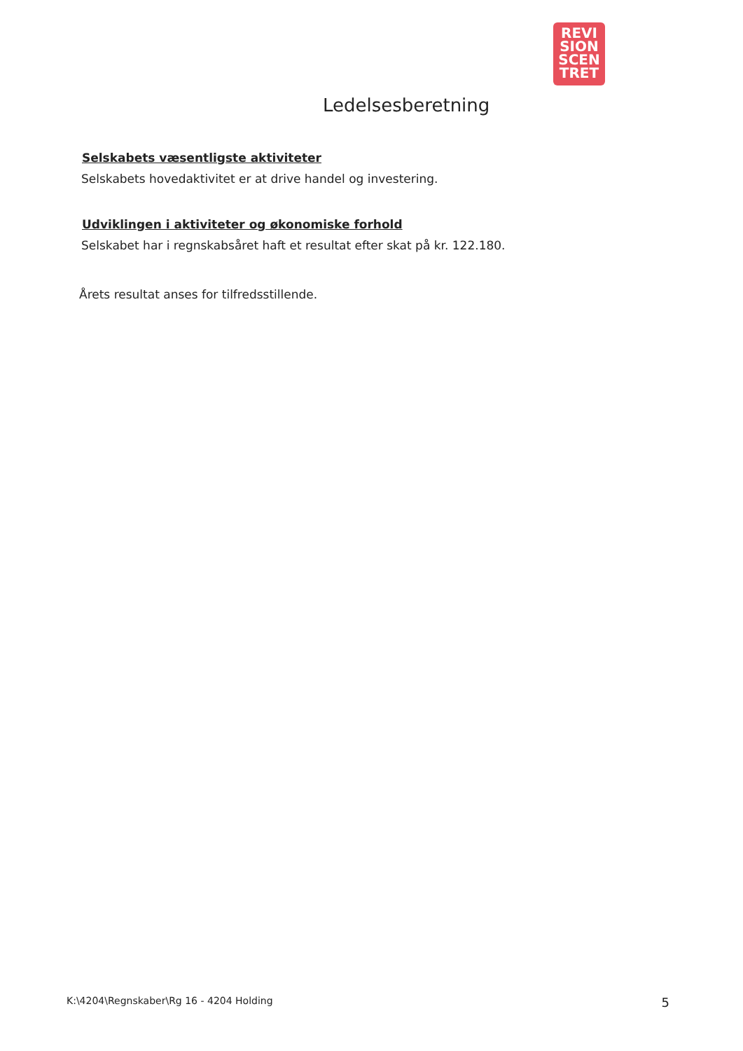REVI
SION
SCEN
TRET
Ledelsesberetning
Selskabets væsentligste aktiviteter
Selskabets hovedaktivitet er at drive handel og investering.
Udviklingen i aktiviteter og økonomiske forhold
Selskabet har i regnskabsåret haft et resultat efter skat på kr. 122.180.
Årets resultat anses for tilfredsstillende.
K:\4204\Regnskaber\Rg 16 - 4204 Holding 5